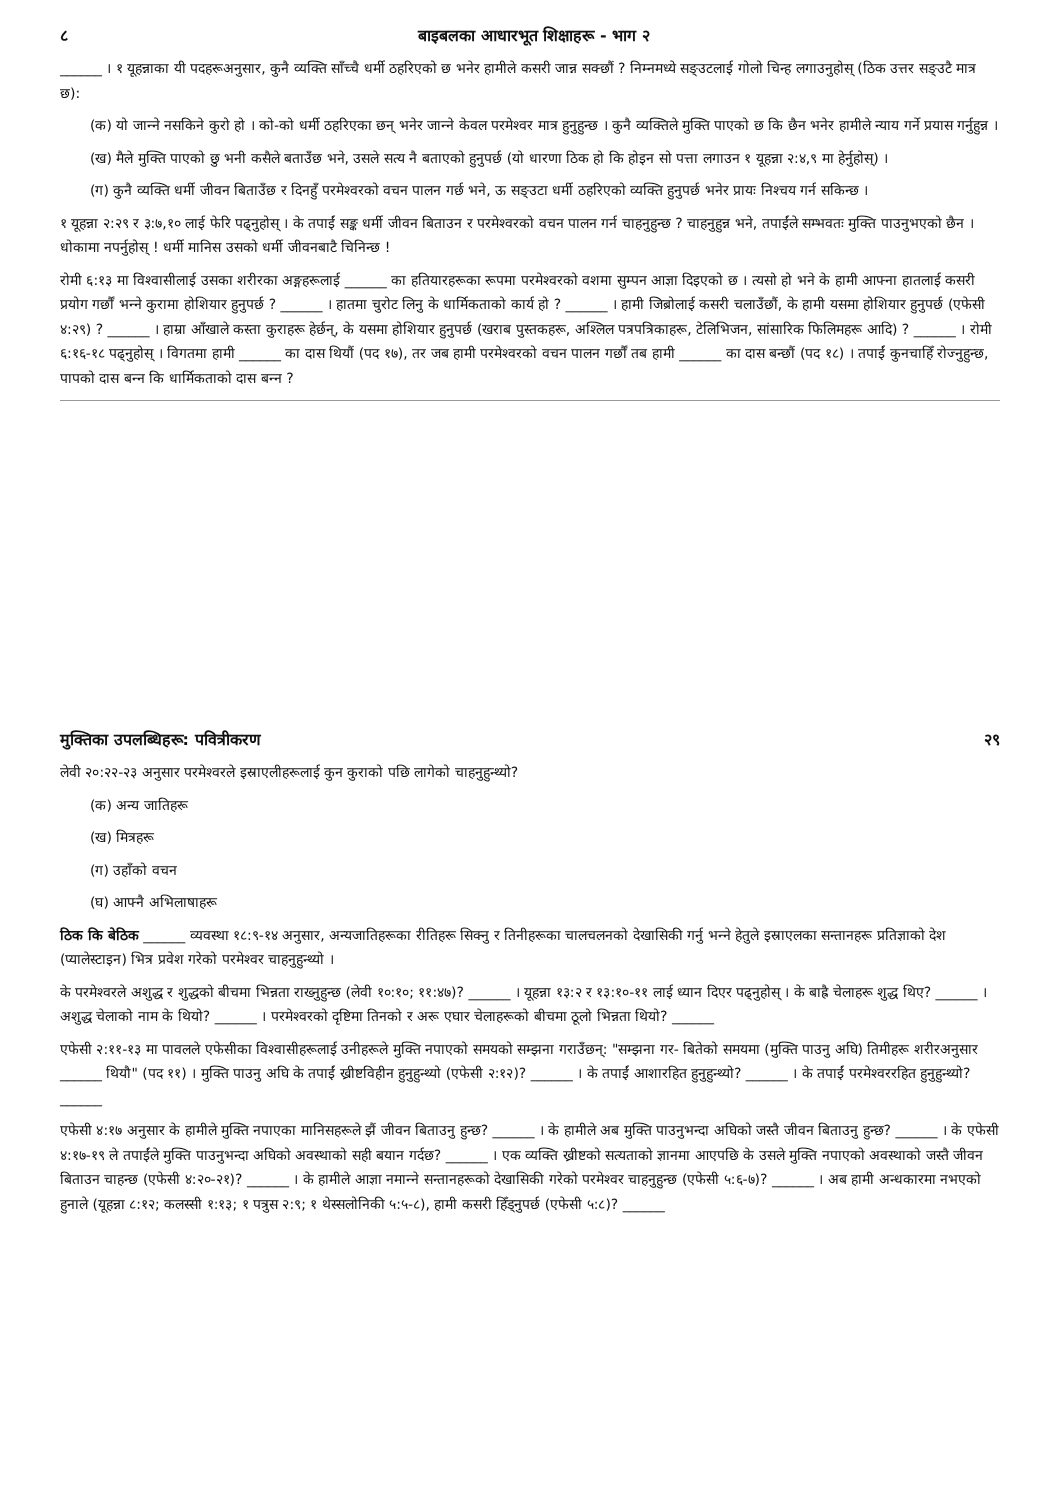८ बाइबलका आधारभूत शिक्षाहरू - भाग २
______ । १ यूहन्नाका यी पदहरूअनुसार, कुनै व्यक्ति साँच्चै धर्मी ठहरिएको छ भनेर हामीले कसरी जान्न सक्छौं ? निम्नमध्ये सङ्उटलाई गोलो चिन्ह लगाउनुहोस् (ठिक उत्तर सङ्उटै मात्र छ):
(क) यो जान्‍ने नसकिने कुरो हो । को-को धर्मी ठहरिएका छन् भनेर जान्‍ने केवल परमेश्‍वर मात्र हुनुहुन्छ । कुनै व्यक्तिले मुक्ति पाएको छ कि छैन भनेर हामीले न्याय गर्ने प्रयास गर्नुहुन्न ।
(ख) मैले मुक्ति पाएको छु भनी कसैले बताउँछ भने, उसले सत्य नै बताएको हुनुपर्छ (यो धारणा ठिक हो कि होइन सो पत्ता लगाउन १ यूहन्ना २:४,९ मा हेर्नुहोस्) ।
(ग) कुनै व्यक्ति धर्मी जीवन बिताउँछ र दिनहुँ परमेश्‍वरको वचन पालन गर्छ भने, ऊ सङ्उटा धर्मी ठहरिएको व्यक्ति हुनुपर्छ भनेर प्रायः निश्‍चय गर्न सकिन्छ ।
१ यूहन्ना २:२९ र ३:७,१० लाई फेरि पढ्नुहोस् । के तपाईं सङ्क धर्मी जीवन बिताउन र परमेश्‍वरको वचन पालन गर्न चाहनुहुन्छ ? चाहनुहुन्न भने, तपाईंले सम्भवतः मुक्ति पाउनुभएको छैन । धोकामा नपर्नुहोस् ! धर्मी मानिस उसको धर्मी जीवनबाटै चिनिन्छ !
रोमी ६:१३ मा विश्‍वासीलाई उसका शरीरका अङ्गहरूलाई ______ का हतियारहरूका रूपमा परमेश्‍वरको वशमा सुम्पन आज्ञा दिइएको छ । त्यसो हो भने के हामी आफ्ना हातलाई कसरी प्रयोग गर्छौं भन्‍ने कुरामा होशियार हुनुपर्छ ? ______ । हातमा चुरोट लिनु के धार्मिकताको कार्य हो ? ______ । हामी जिब्रोलाई कसरी चलाउँछौं, के हामी यसमा होशियार हुनुपर्छ (एफेसी ४:२९) ? ______ । हाम्रा आँखाले कस्ता कुराहरू हेर्छन्, के यसमा होशियार हुनुपर्छ (खराब पुस्तकहरू, अश्‍लिल पत्रपत्रिकाहरू, टेलिभिजन, सांसारिक फिलिमहरू आदि) ? ______ । रोमी ६:१६-१८ पढ्नुहोस् । विगतमा हामी ______ का दास थियौं (पद १७), तर जब हामी परमेश्‍वरको वचन पालन गर्छौं तब हामी ______ का दास बन्छौं (पद १८) । तपाईं कुनचाहिँ रोज्नुहुन्छ, पापको दास बन्‍न कि धार्मिकताको दास बन्‍न ?
मुक्तिका उपलब्धिहरू: पवित्रीकरण २९
लेवी २०:२२-२३ अनुसार परमेश्‍वरले इस्राएलीहरूलाई कुन कुराको पछि लागेको चाहनुहुन्थ्यो?
(क) अन्य जातिहरू
(ख) मित्रहरू
(ग) उहाँको वचन
(घ) आफ्नै अभिलाषाहरू
ठिक कि बेठिक ______ व्यवस्था १८:९-१४ अनुसार, अन्यजातिहरूका रीतिहरू सिक्नु र तिनीहरूका चालचलनको देखासिकी गर्नु भन्‍ने हेतुले इस्राएलका सन्तानहरू प्रतिज्ञाको देश (प्यालेस्टाइन) भित्र प्रवेश गरेको परमेश्‍वर चाहनुहुन्थ्यो ।
के परमेश्‍वरले अशुद्ध र शुद्धको बीचमा भिन्नता राख्नुहुन्छ (लेवी १०:१०; ११:४७)? ______ । यूहन्ना १३:२ र १३:१०-११ लाई ध्यान दिएर पढ्नुहोस् । के बाह्रै चेलाहरू शुद्ध थिए? ______ । अशुद्ध चेलाको नाम के थियो? ______ । परमेश्‍वरको दृष्टिमा तिनको र अरू एघार चेलाहरूको बीचमा ठूलो भिन्नता थियो? ______
एफेसी २:११-१३ मा पावलले एफेसीका विश्‍वासीहरूलाई उनीहरूले मुक्ति नपाएको समयको सम्झना गराउँछन्: "सम्झना गर- बितेको समयमा (मुक्ति पाउनु अघि) तिमीहरू शरीरअनुसार ______ थियौ" (पद ११) । मुक्ति पाउनु अघि के तपाईं ख्रीष्टविहीन हुनुहुन्थ्यो (एफेसी २:१२)? ______ । के तपाईं आशारहित हुनुहुन्थ्यो? ______ । के तपाईं परमेश्‍वररहित हुनुहुन्थ्यो? ______
एफेसी ४:१७ अनुसार के हामीले मुक्ति नपाएका मानिसहरूले झैं जीवन बिताउनु हुन्छ? ______ । के हामीले अब मुक्ति पाउनुभन्दा अघिको जस्तै जीवन बिताउनु हुन्छ? ______ । के एफेसी ४:१७-१९ ले तपाईंले मुक्ति पाउनुभन्दा अघिको अवस्थाको सही बयान गर्दछ? ______ । एक व्यक्ति ख्रीष्टको सत्यताको ज्ञानमा आएपछि के उसले मुक्ति नपाएको अवस्थाको जस्तै जीवन बिताउन चाहन्छ (एफेसी ४:२०-२१)? ______ । के हामीले आज्ञा नमान्‍ने सन्तानहरूको देखासिकी गरेको परमेश्‍वर चाहनुहुन्छ (एफेसी ५:६-७)? ______ । अब हामी अन्धकारमा नभएको हुनाले (यूहन्ना ८:१२; कलस्सी १:१३; १ पत्रुस २:९; १ थेस्सलोनिकी ५:५-८), हामी कसरी हिँड्नुपर्छ (एफेसी ५:८)? ______